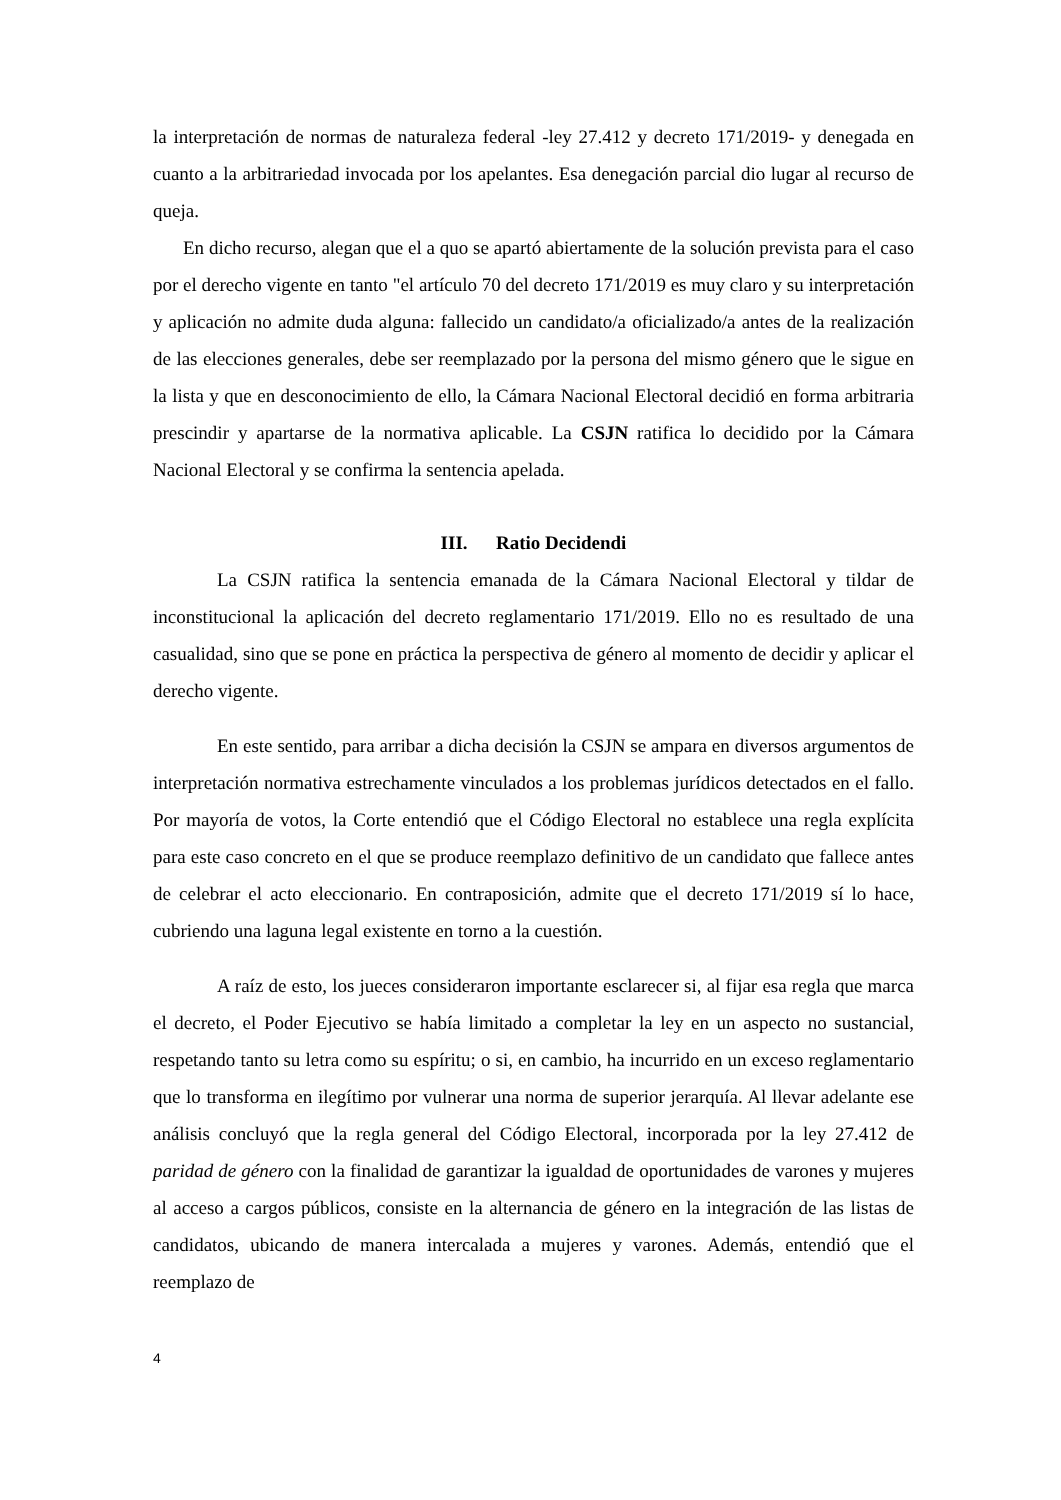la interpretación de normas de naturaleza federal -ley 27.412 y decreto 171/2019- y denegada en cuanto a la arbitrariedad invocada por los apelantes. Esa denegación parcial dio lugar al recurso de queja.
En dicho recurso, alegan que el a quo se apartó abiertamente de la solución prevista para el caso por el derecho vigente en tanto "el artículo 70 del decreto 171/2019 es muy claro y su interpretación y aplicación no admite duda alguna: fallecido un candidato/a oficializado/a antes de la realización de las elecciones generales, debe ser reemplazado por la persona del mismo género que le sigue en la lista y que en desconocimiento de ello, la Cámara Nacional Electoral decidió en forma arbitraria prescindir y apartarse de la normativa aplicable. La CSJN ratifica lo decidido por la Cámara Nacional Electoral y se confirma la sentencia apelada.
III. Ratio Decidendi
La CSJN ratifica la sentencia emanada de la Cámara Nacional Electoral y tildar de inconstitucional la aplicación del decreto reglamentario 171/2019. Ello no es resultado de una casualidad, sino que se pone en práctica la perspectiva de género al momento de decidir y aplicar el derecho vigente.
En este sentido, para arribar a dicha decisión la CSJN se ampara en diversos argumentos de interpretación normativa estrechamente vinculados a los problemas jurídicos detectados en el fallo. Por mayoría de votos, la Corte entendió que el Código Electoral no establece una regla explícita para este caso concreto en el que se produce reemplazo definitivo de un candidato que fallece antes de celebrar el acto eleccionario. En contraposición, admite que el decreto 171/2019 sí lo hace, cubriendo una laguna legal existente en torno a la cuestión.
A raíz de esto, los jueces consideraron importante esclarecer si, al fijar esa regla que marca el decreto, el Poder Ejecutivo se había limitado a completar la ley en un aspecto no sustancial, respetando tanto su letra como su espíritu; o si, en cambio, ha incurrido en un exceso reglamentario que lo transforma en ilegítimo por vulnerar una norma de superior jerarquía. Al llevar adelante ese análisis concluyó que la regla general del Código Electoral, incorporada por la ley 27.412 de paridad de género con la finalidad de garantizar la igualdad de oportunidades de varones y mujeres al acceso a cargos públicos, consiste en la alternancia de género en la integración de las listas de candidatos, ubicando de manera intercalada a mujeres y varones. Además, entendió que el reemplazo de
4